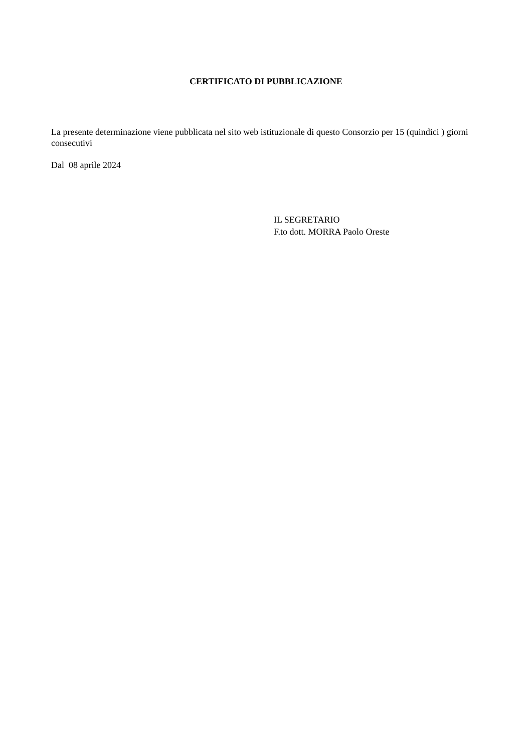CERTIFICATO DI PUBBLICAZIONE
La presente determinazione viene pubblicata nel sito web istituzionale di questo Consorzio per 15 (quindici ) giorni consecutivi
Dal 08 aprile 2024
IL SEGRETARIO
F.to dott. MORRA Paolo Oreste